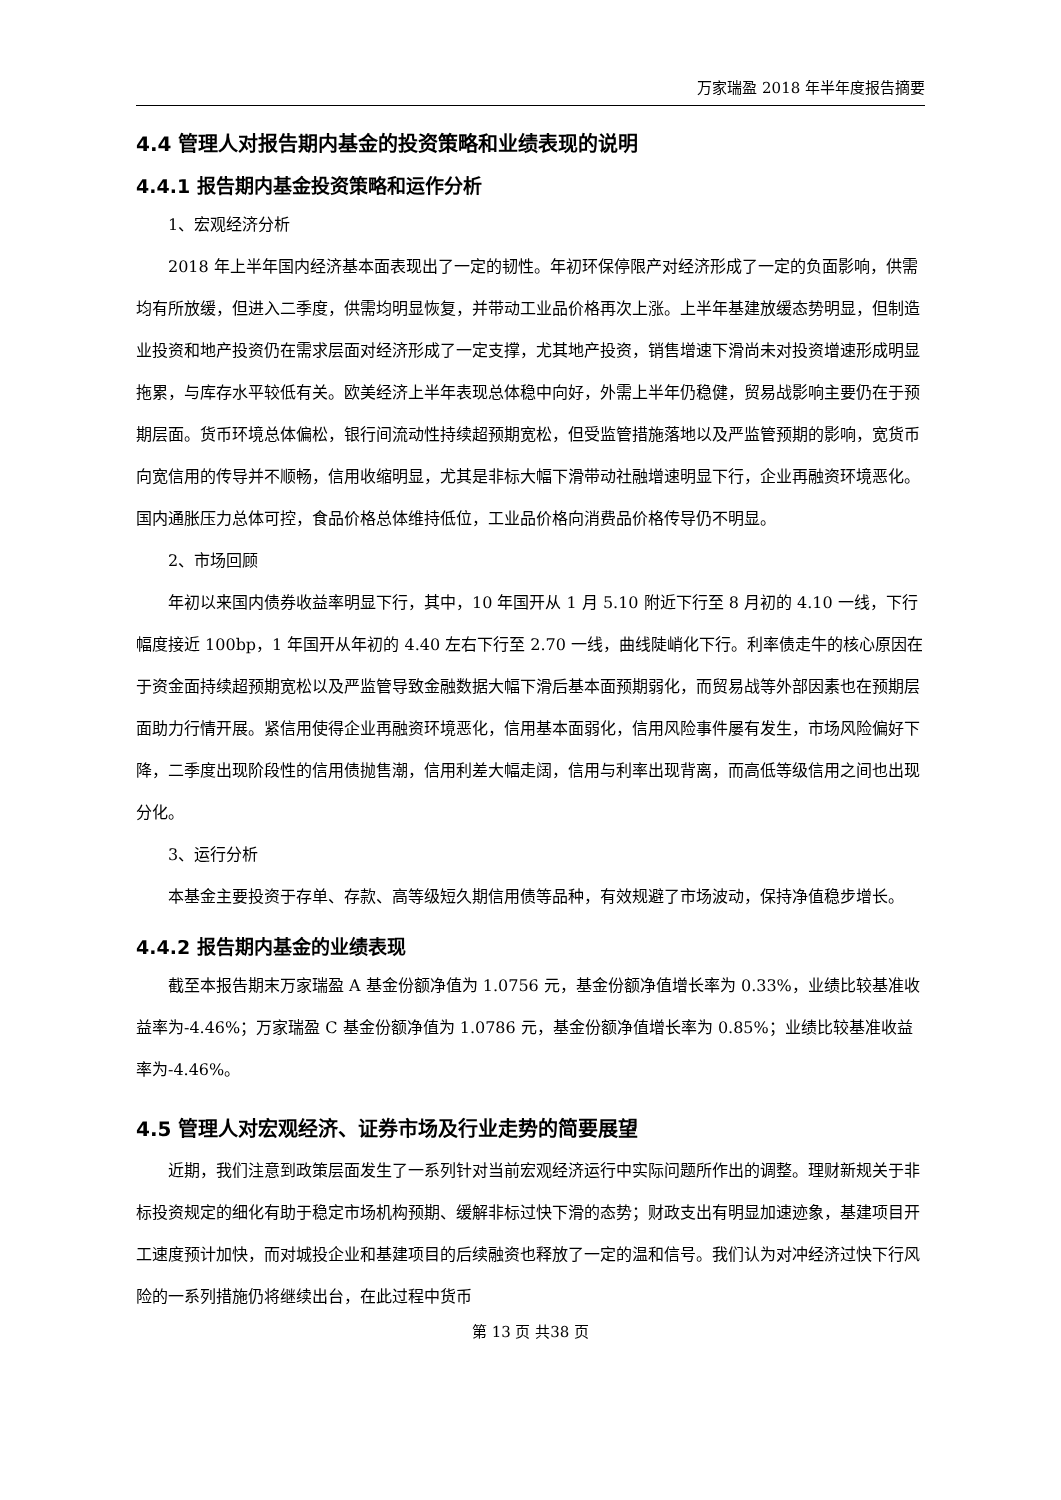万家瑞盈 2018 年半年度报告摘要
4.4 管理人对报告期内基金的投资策略和业绩表现的说明
4.4.1 报告期内基金投资策略和运作分析
1、宏观经济分析
2018 年上半年国内经济基本面表现出了一定的韧性。年初环保停限产对经济形成了一定的负面影响，供需均有所放缓，但进入二季度，供需均明显恢复，并带动工业品价格再次上涨。上半年基建放缓态势明显，但制造业投资和地产投资仍在需求层面对经济形成了一定支撑，尤其地产投资，销售增速下滑尚未对投资增速形成明显拖累，与库存水平较低有关。欧美经济上半年表现总体稳中向好，外需上半年仍稳健，贸易战影响主要仍在于预期层面。货币环境总体偏松，银行间流动性持续超预期宽松，但受监管措施落地以及严监管预期的影响，宽货币向宽信用的传导并不顺畅，信用收缩明显，尤其是非标大幅下滑带动社融增速明显下行，企业再融资环境恶化。国内通胀压力总体可控，食品价格总体维持低位，工业品价格向消费品价格传导仍不明显。
2、市场回顾
年初以来国内债券收益率明显下行，其中，10 年国开从 1 月 5.10 附近下行至 8 月初的 4.10 一线，下行幅度接近 100bp，1 年国开从年初的 4.40 左右下行至 2.70 一线，曲线陡峭化下行。利率债走牛的核心原因在于资金面持续超预期宽松以及严监管导致金融数据大幅下滑后基本面预期弱化，而贸易战等外部因素也在预期层面助力行情开展。紧信用使得企业再融资环境恶化，信用基本面弱化，信用风险事件屡有发生，市场风险偏好下降，二季度出现阶段性的信用债抛售潮，信用利差大幅走阔，信用与利率出现背离，而高低等级信用之间也出现分化。
3、运行分析
本基金主要投资于存单、存款、高等级短久期信用债等品种，有效规避了市场波动，保持净值稳步增长。
4.4.2 报告期内基金的业绩表现
截至本报告期末万家瑞盈 A 基金份额净值为 1.0756 元，基金份额净值增长率为 0.33%，业绩比较基准收益率为-4.46%；万家瑞盈 C 基金份额净值为 1.0786 元，基金份额净值增长率为 0.85%；业绩比较基准收益率为-4.46%。
4.5 管理人对宏观经济、证券市场及行业走势的简要展望
近期，我们注意到政策层面发生了一系列针对当前宏观经济运行中实际问题所作出的调整。理财新规关于非标投资规定的细化有助于稳定市场机构预期、缓解非标过快下滑的态势；财政支出有明显加速迹象，基建项目开工速度预计加快，而对城投企业和基建项目的后续融资也释放了一定的温和信号。我们认为对冲经济过快下行风险的一系列措施仍将继续出台，在此过程中货币
第 13 页 共38 页